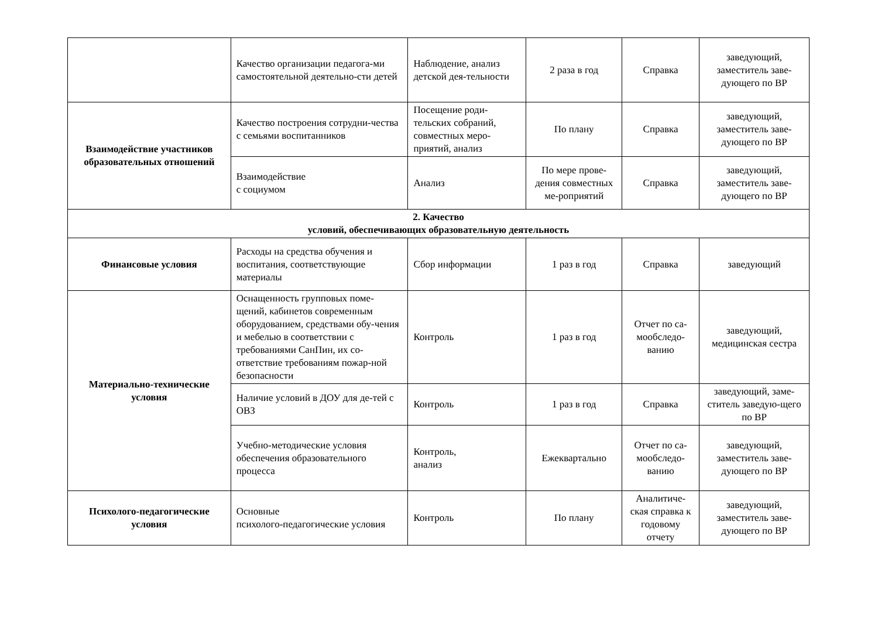| | Качество организации педагога-ми самостоятельной деятельно-сти детей | Наблюдение, анализ детской дея-тельности | 2 раза в год | Справка | заведующий, заместитель заве-дующего по ВР |
| Взаимодействие участников образовательных отношений | Качество построения сотрудни-чества с семьями воспитанников | Посещение роди-тельских собраний, совместных меро-приятий, анализ | По плану | Справка | заведующий, заместитель заве-дующего по ВР |
| | Взаимодействие с социумом | Анализ | По мере прове-дения совместных ме-роприятий | Справка | заведующий, заместитель заве-дующего по ВР |
| 2. Качество условий, обеспечивающих образовательную деятельность | | | | | |
| Финансовые условия | Расходы на средства обучения и воспитания, соответствующие материалы | Сбор информации | 1 раз в год | Справка | заведующий |
| Материально-технические условия | Оснащенность групповых поме-щений, кабинетов современным оборудованием, средствами обу-чения и мебелью в соответствии с требованиями СанПин, их со-ответствие требованиям пожар-ной безопасности | Контроль | 1 раз в год | Отчет по са-мообследо-ванию | заведующий, медицинская сестра |
| | Наличие условий в ДОУ для де-тей с ОВЗ | Контроль | 1 раз в год | Справка | заведующий, заме-ститель заведую-щего по ВР |
| | Учебно-методические условия обеспечения образовательного процесса | Контроль, анализ | Ежеквартально | Отчет по са-мообследо-ванию | заведующий, заместитель заве-дующего по ВР |
| Психолого-педагогические условия | Основные психолого-педагогические условия | Контроль | По плану | Аналитиче-ская справка к годовому отчету | заведующий, заместитель заве-дующего по ВР |